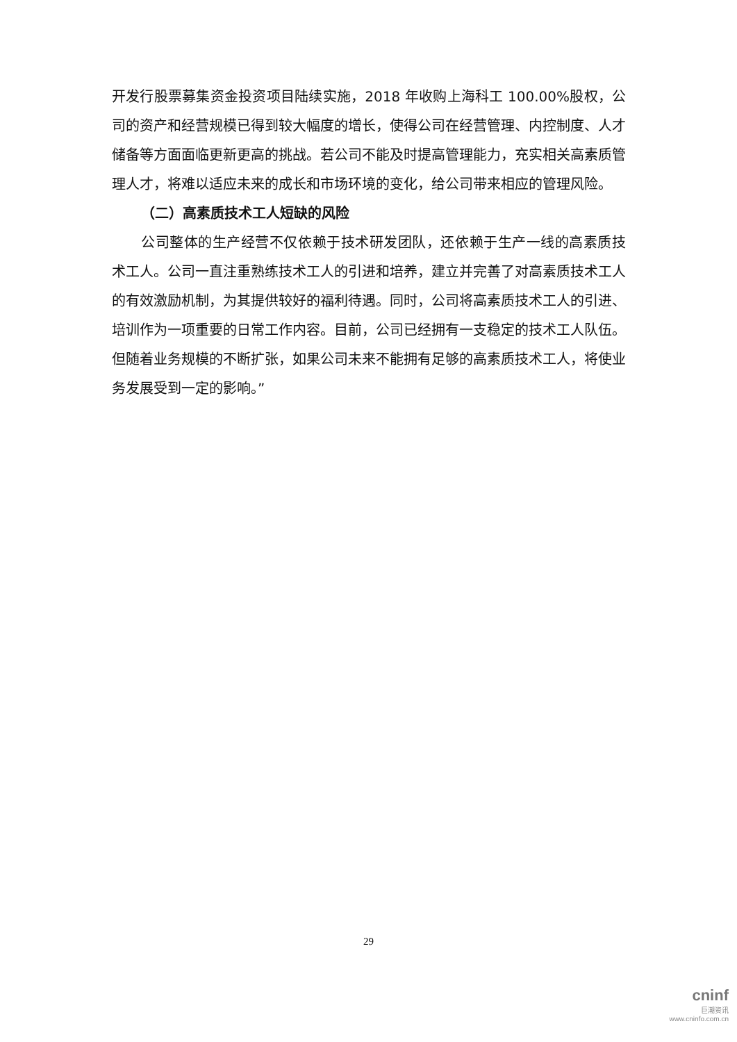开发行股票募集资金投资项目陆续实施，2018 年收购上海科工 100.00%股权，公司的资产和经营规模已得到较大幅度的增长，使得公司在经营管理、内控制度、人才储备等方面面临更新更高的挑战。若公司不能及时提高管理能力，充实相关高素质管理人才，将难以适应未来的成长和市场环境的变化，给公司带来相应的管理风险。
（二）高素质技术工人短缺的风险
公司整体的生产经营不仅依赖于技术研发团队，还依赖于生产一线的高素质技术工人。公司一直注重熟练技术工人的引进和培养，建立并完善了对高素质技术工人的有效激励机制，为其提供较好的福利待遇。同时，公司将高素质技术工人的引进、培训作为一项重要的日常工作内容。目前，公司已经拥有一支稳定的技术工人队伍。但随着业务规模的不断扩张，如果公司未来不能拥有足够的高素质技术工人，将使业务发展受到一定的影响。”
29
cninf
巨潮资讯
www.cninfo.com.cn